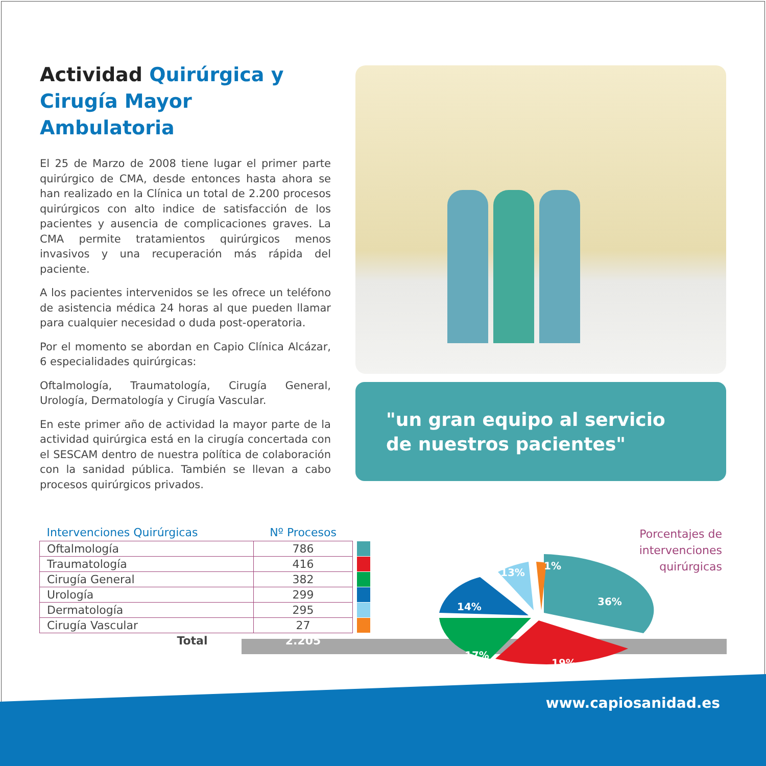Actividad Quirúrgica y
Cirugía Mayor Ambulatoria
El 25 de Marzo de 2008 tiene lugar el primer parte quirúrgico de CMA, desde entonces hasta ahora se han realizado en la Clínica un total de 2.200 procesos quirúrgicos con alto indice de satisfacción de los pacientes y ausencia de complicaciones graves. La CMA permite tratamientos quirúrgicos menos invasivos y una recuperación más rápida del paciente.
A los pacientes intervenidos se les ofrece un teléfono de asistencia médica 24 horas al que pueden llamar para cualquier necesidad o duda post-operatoria.
Por el momento se abordan en Capio Clínica Alcázar, 6 especialidades quirúrgicas:
Oftalmología, Traumatología, Cirugía General, Urología, Dermatología y Cirugía Vascular.
En este primer año de actividad la mayor parte de la actividad quirúrgica está en la cirugía concertada con el SESCAM dentro de nuestra política de colaboración con la sanidad pública. También se llevan a cabo procesos quirúrgicos privados.
"un gran equipo al servicio de nuestros pacientes"
| Intervenciones Quirúrgicas | Nº Procesos | |
| --- | --- | --- |
| Oftalmología | 786 | |
| Traumatología | 416 | |
| Cirugía General | 382 | |
| Urología | 299 | |
| Dermatología | 295 | |
| Cirugía Vascular | 27 | |
| Total | 2.205 | |
36%
19%
17%
14%
13%
1%
Porcentajes de
intervenciones
quirúrgicas
www.capiosanidad.es